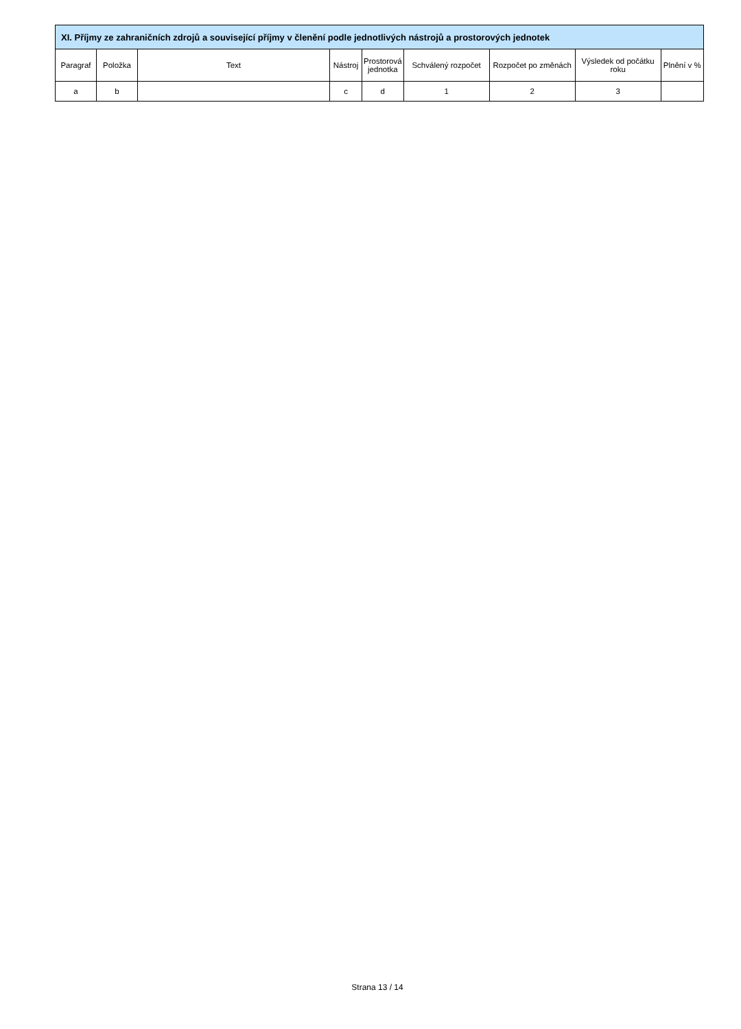| XI. Příjmy ze zahraničních zdrojů a související příjmy v členění podle jednotlivých nástrojů a prostorových jednotek | | | | | | | | |
| --- | --- | --- | --- | --- | --- | --- | --- | --- |
| Paragraf | Položka | Text | Nástroj | Prostorová jednotka | Schválený rozpočet | Rozpočet po změnách | Výsledek od počátku roku | Plnění v % |
| a | b | | c | d | 1 | 2 | 3 | |
Strana 13 / 14